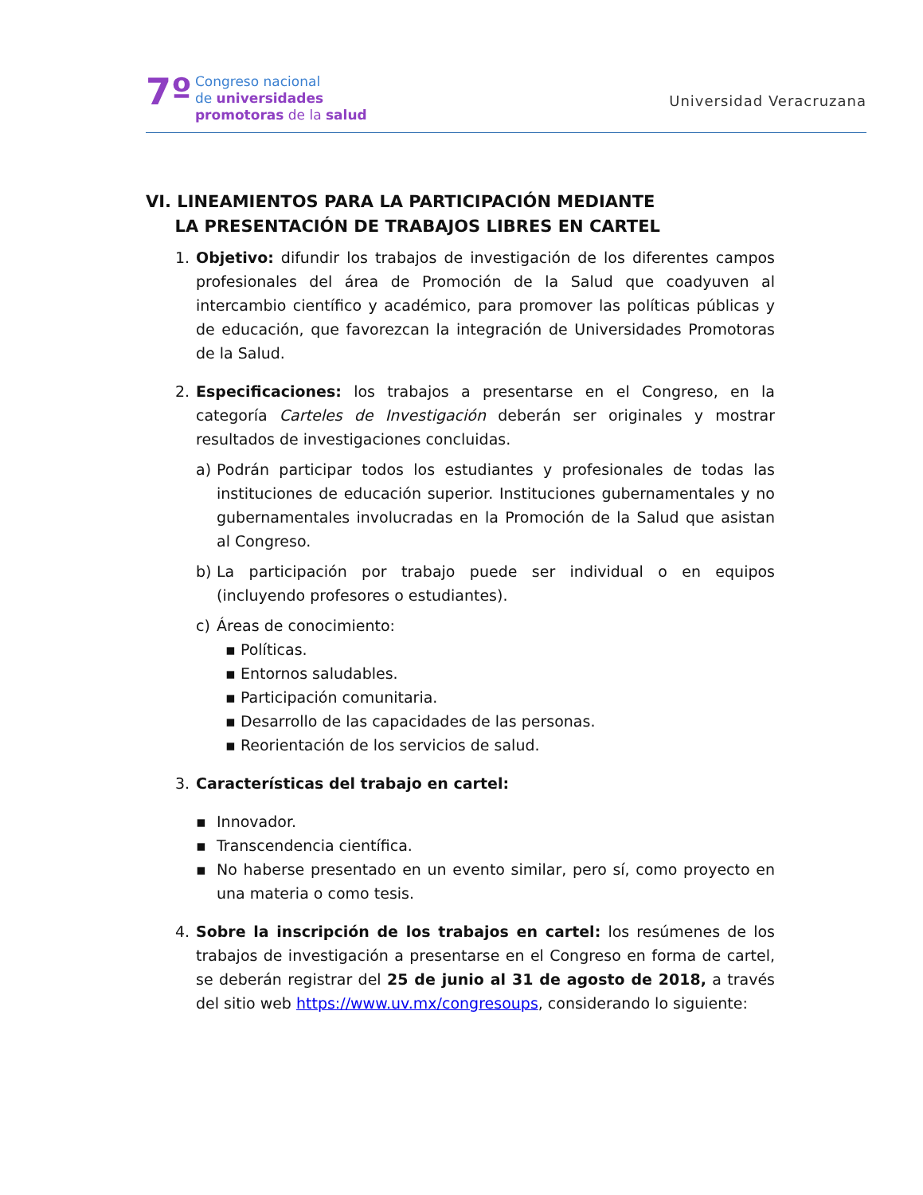7º
Congreso nacional
de universidades
promotoras de la salud
Universidad Veracruzana
VI. LINEAMIENTOS PARA LA PARTICIPACIÓN MEDIANTE
LA PRESENTACIÓN DE TRABAJOS LIBRES EN CARTEL
1. Objetivo: difundir los trabajos de investigación de los diferentes campos profesionales del área de Promoción de la Salud que coadyuven al intercambio científico y académico, para promover las políticas públicas y de educación, que favorezcan la integración de Universidades Promotoras de la Salud.
2. Especificaciones: los trabajos a presentarse en el Congreso, en la categoría Carteles de Investigación deberán ser originales y mostrar resultados de investigaciones concluidas.
a) Podrán participar todos los estudiantes y profesionales de todas las instituciones de educación superior. Instituciones gubernamentales y no gubernamentales involucradas en la Promoción de la Salud que asistan al Congreso.
b) La participación por trabajo puede ser individual o en equipos (incluyendo profesores o estudiantes).
c) Áreas de conocimiento:
▪ Políticas.
▪ Entornos saludables.
▪ Participación comunitaria.
▪ Desarrollo de las capacidades de las personas.
▪ Reorientación de los servicios de salud.
3. Características del trabajo en cartel:
▪ Innovador.
▪ Transcendencia científica.
▪ No haberse presentado en un evento similar, pero sí, como proyecto en una materia o como tesis.
4. Sobre la inscripción de los trabajos en cartel: los resúmenes de los trabajos de investigación a presentarse en el Congreso en forma de cartel, se deberán registrar del 25 de junio al 31 de agosto de 2018, a través del sitio web https://www.uv.mx/congresoups, considerando lo siguiente: